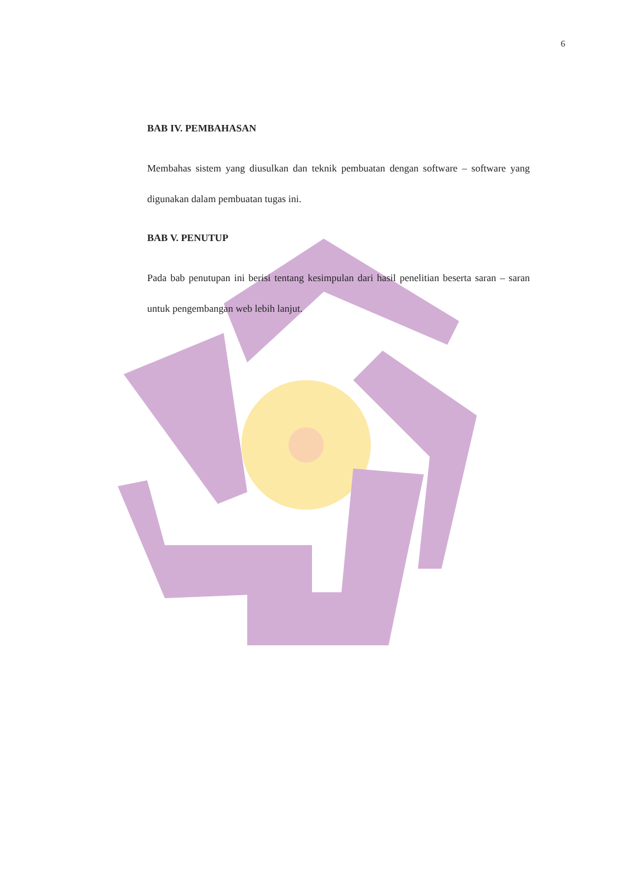6
BAB IV. PEMBAHASAN
Membahas sistem yang diusulkan dan teknik pembuatan dengan software – software yang digunakan dalam pembuatan tugas ini.
BAB V. PENUTUP
Pada bab penutupan ini berisi tentang kesimpulan dari hasil penelitian beserta saran – saran untuk pengembangan web lebih lanjut.